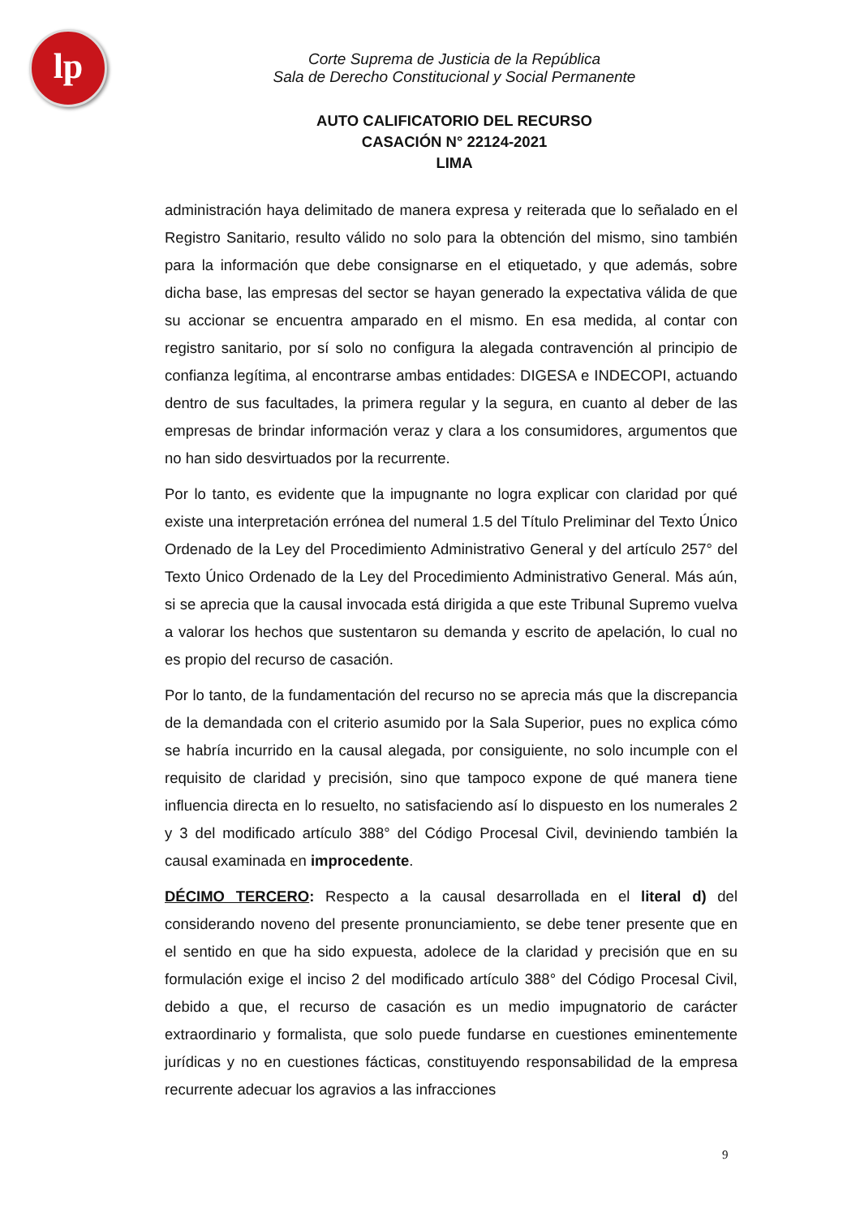lp
Corte Suprema de Justicia de la República
Sala de Derecho Constitucional y Social Permanente
AUTO CALIFICATORIO DEL RECURSO
CASACIÓN N° 22124-2021
LIMA
administración haya delimitado de manera expresa y reiterada que lo señalado en el Registro Sanitario, resulto válido no solo para la obtención del mismo, sino también para la información que debe consignarse en el etiquetado, y que además, sobre dicha base, las empresas del sector se hayan generado la expectativa válida de que su accionar se encuentra amparado en el mismo. En esa medida, al contar con registro sanitario, por sí solo no configura la alegada contravención al principio de confianza legítima, al encontrarse ambas entidades: DIGESA e INDECOPI, actuando dentro de sus facultades, la primera regular y la segura, en cuanto al deber de las empresas de brindar información veraz y clara a los consumidores, argumentos que no han sido desvirtuados por la recurrente.
Por lo tanto, es evidente que la impugnante no logra explicar con claridad por qué existe una interpretación errónea del numeral 1.5 del Título Preliminar del Texto Único Ordenado de la Ley del Procedimiento Administrativo General y del artículo 257° del Texto Único Ordenado de la Ley del Procedimiento Administrativo General. Más aún, si se aprecia que la causal invocada está dirigida a que este Tribunal Supremo vuelva a valorar los hechos que sustentaron su demanda y escrito de apelación, lo cual no es propio del recurso de casación.
Por lo tanto, de la fundamentación del recurso no se aprecia más que la discrepancia de la demandada con el criterio asumido por la Sala Superior, pues no explica cómo se habría incurrido en la causal alegada, por consiguiente, no solo incumple con el requisito de claridad y precisión, sino que tampoco expone de qué manera tiene influencia directa en lo resuelto, no satisfaciendo así lo dispuesto en los numerales 2 y 3 del modificado artículo 388° del Código Procesal Civil, deviniendo también la causal examinada en improcedente.
DÉCIMO TERCERO: Respecto a la causal desarrollada en el literal d) del considerando noveno del presente pronunciamiento, se debe tener presente que en el sentido en que ha sido expuesta, adolece de la claridad y precisión que en su formulación exige el inciso 2 del modificado artículo 388° del Código Procesal Civil, debido a que, el recurso de casación es un medio impugnatorio de carácter extraordinario y formalista, que solo puede fundarse en cuestiones eminentemente jurídicas y no en cuestiones fácticas, constituyendo responsabilidad de la empresa recurrente adecuar los agravios a las infracciones
9